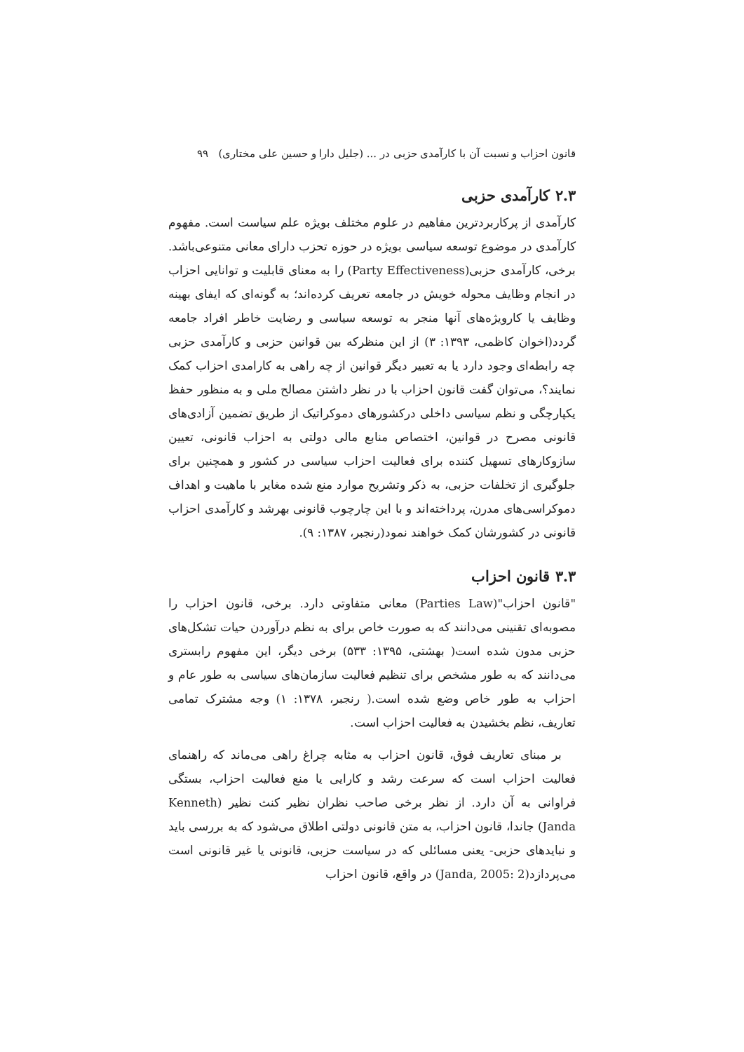قانون احزاب و نسبت آن با کارآمدی حزبی در ... (جلیل دارا و حسین علی مختاری) ۹۹
۲.۳ کارآمدی حزبی
کارآمدی از پرکاربردترین مفاهیم در علوم مختلف بویژه علم سیاست است. مفهوم کارآمدی در موضوع توسعه سیاسی بویژه در حوزه تحزب دارای معانی متنوعی‌باشد. برخی، کارآمدی حزبی(Party Effectiveness) را به معنای قابلیت و توانایی احزاب در انجام وظایف محوله خویش در جامعه تعریف کرده‌اند؛ به گونه‌ای که ایفای بهینه وظایف یا کارویژه‌های آنها منجر به توسعه سیاسی و رضایت خاطر افراد جامعه گردد(اخوان کاظمی، ۱۳۹۳: ۳) از این منظرکه بین قوانین حزبی و کارآمدی حزبی چه رابطه‌ای وجود دارد یا به تعبیر دیگر قوانین از چه راهی به کارامدی احزاب کمک نمایند؟، می‌توان گفت قانون احزاب با در نظر داشتن مصالح ملی و به منظور حفظ یکپارچگی و نظم سیاسی داخلی درکشورهای دموکراتیک از طریق تضمین آزادی‌های قانونی مصرح در قوانین، اختصاص منابع مالی دولتی به احزاب قانونی، تعیین سازوکارهای تسهیل کننده برای فعالیت احزاب سیاسی در کشور و همچنین برای جلوگیری از تخلفات حزبی، به ذکر وتشریح موارد منع شده مغایر با ماهیت و اهداف دموکراسی‌های مدرن، پرداخته‌اند و با این چارچوب قانونی بهرشد و کارآمدی احزاب قانونی در کشورشان کمک خواهند نمود(رنجبر، ۱۳۸۷: ۹).
۳.۳ قانون احزاب
"قانون احزاب"(Parties Law) معانی متفاوتی دارد. برخی، قانون احزاب را مصوبه‌ای تقنینی می‌دانند که به صورت خاص برای به نظم درآوردن حیات تشکل‌های حزبی مدون شده است( بهشتی، ۱۳۹۵: ۵۳۳) برخی دیگر، این مفهوم رابستری می‌دانند که به طور مشخص برای تنظیم فعالیت سازمان‌های سیاسی به طور عام و احزاب به طور خاص وضع شده است.( رنجبر، ۱۳۷۸: ۱) وجه مشترک تمامی تعاریف، نظم بخشیدن به فعالیت احزاب است.
بر مبنای تعاریف فوق، قانون احزاب به مثابه چراغ راهی می‌ماند که راهنمای فعالیت احزاب است که سرعت رشد و کارایی یا منع فعالیت احزاب، بستگی فراوانی به آن دارد. از نظر برخی صاحب نظران نظیر کنث نظیر (Kenneth Janda) جاندا، قانون احزاب، به متن قانونی دولتی اطلاق می‌شود که به بررسی باید و نبایدهای حزبی- یعنی مسائلی که در سیاست حزبی، قانونی یا غیر قانونی است می‌پردازد(Janda, 2005: 2) در واقع، قانون احزاب